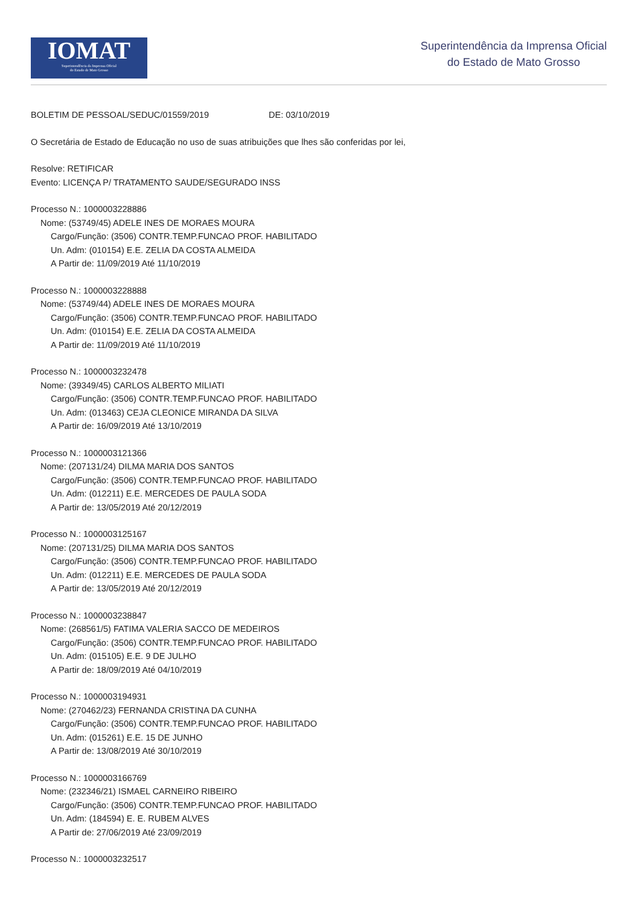IOMAT
Superintendência da Imprensa Oficial
do Estado de Mato Grosso
Superintendência da Imprensa Oficial
do Estado de Mato Grosso
BOLETIM DE PESSOAL/SEDUC/01559/2019 DE: 03/10/2019
O Secretária de Estado de Educação no uso de suas atribuições que lhes são conferidas por lei,
Resolve: RETIFICAR
Evento: LICENÇA P/ TRATAMENTO SAUDE/SEGURADO INSS
Processo N.: 1000003228886
Nome: (53749/45) ADELE INES DE MORAES MOURA
Cargo/Função: (3506) CONTR.TEMP.FUNCAO PROF. HABILITADO
Un. Adm: (010154) E.E. ZELIA DA COSTA ALMEIDA
A Partir de: 11/09/2019 Até 11/10/2019
Processo N.: 1000003228888
Nome: (53749/44) ADELE INES DE MORAES MOURA
Cargo/Função: (3506) CONTR.TEMP.FUNCAO PROF. HABILITADO
Un. Adm: (010154) E.E. ZELIA DA COSTA ALMEIDA
A Partir de: 11/09/2019 Até 11/10/2019
Processo N.: 1000003232478
Nome: (39349/45) CARLOS ALBERTO MILIATI
Cargo/Função: (3506) CONTR.TEMP.FUNCAO PROF. HABILITADO
Un. Adm: (013463) CEJA CLEONICE MIRANDA DA SILVA
A Partir de: 16/09/2019 Até 13/10/2019
Processo N.: 1000003121366
Nome: (207131/24) DILMA MARIA DOS SANTOS
Cargo/Função: (3506) CONTR.TEMP.FUNCAO PROF. HABILITADO
Un. Adm: (012211) E.E. MERCEDES DE PAULA SODA
A Partir de: 13/05/2019 Até 20/12/2019
Processo N.: 1000003125167
Nome: (207131/25) DILMA MARIA DOS SANTOS
Cargo/Função: (3506) CONTR.TEMP.FUNCAO PROF. HABILITADO
Un. Adm: (012211) E.E. MERCEDES DE PAULA SODA
A Partir de: 13/05/2019 Até 20/12/2019
Processo N.: 1000003238847
Nome: (268561/5) FATIMA VALERIA SACCO DE MEDEIROS
Cargo/Função: (3506) CONTR.TEMP.FUNCAO PROF. HABILITADO
Un. Adm: (015105) E.E. 9 DE JULHO
A Partir de: 18/09/2019 Até 04/10/2019
Processo N.: 1000003194931
Nome: (270462/23) FERNANDA CRISTINA DA CUNHA
Cargo/Função: (3506) CONTR.TEMP.FUNCAO PROF. HABILITADO
Un. Adm: (015261) E.E. 15 DE JUNHO
A Partir de: 13/08/2019 Até 30/10/2019
Processo N.: 1000003166769
Nome: (232346/21) ISMAEL CARNEIRO RIBEIRO
Cargo/Função: (3506) CONTR.TEMP.FUNCAO PROF. HABILITADO
Un. Adm: (184594) E. E. RUBEM ALVES
A Partir de: 27/06/2019 Até 23/09/2019
Processo N.: 1000003232517